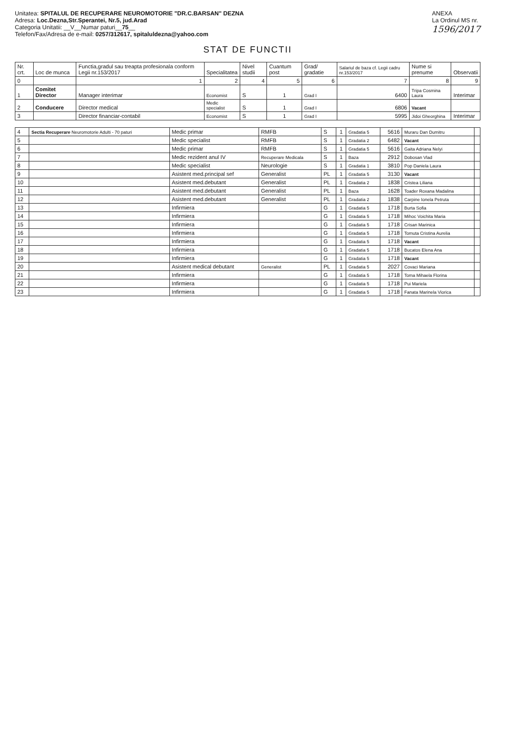Unitatea: SPITALUL DE RECUPERARE NEUROMOTORIE "DR.C.BARSAN" DEZNA
Adresa: Loc.Dezna,Str.Sperantei, Nr.5, jud.Arad
Categoria Unitatii: __V__Numar paturi__75__
Telefon/Fax/Adresa de e-mail: 0257/312617, spitaluldezna@yahoo.com
ANEXA
La Ordinul MS nr.
1596/2017
STAT DE FUNCTII
| Nr. crt. | Loc de munca | Functia,gradul sau treapta profesionala conform Legii nr.153/2017 | Specialitatea | Nivel studii | Cuantum post | Grad/ gradatie | Salariul de baza cf. Legii cadru nr.153/2017 | Nume si prenume | Observatii |
| --- | --- | --- | --- | --- | --- | --- | --- | --- | --- |
| 0 | | 1 | 2 | 4 | 5 | 6 | 7 | 8 | 9 |
| 1 | Comitet Director | Manager interimar | Economist | S | 1 | Grad I | 6400 | Tripa Cosmina Laura | Interimar |
| 2 | Conducere | Director medical | Medic specialist | S | 1 | Grad I | 6806 | Vacant | |
| 3 | | Director financiar-contabil | Economist | S | 1 | Grad I | 5995 | Jidoi Gheorghina | Interimar |
| 4 | Sectia Recuperare Neuromotorie Adulti - 70 paturi | Medic primar | RMFB | S | 1 | Gradatia 5 | 5616 | Muraru Dan Dumitru | |
| 5 | | Medic specialist | RMFB | S | 1 | Gradatia 2 | 6482 | Vacant | |
| 6 | | Medic primar | RMFB | S | 1 | Gradatia 5 | 5616 | Gaita Adriana Nelyi | |
| 7 | | Medic rezident anul IV | Recuperare Medicala | S | 1 | Baza | 2912 | Dobosan Vlad | |
| 8 | | Medic specialist | Neurologie | S | 1 | Gradatia 1 | 3810 | Pop Daniela Laura | |
| 9 | | Asistent med.principal sef | Generalist | PL | 1 | Gradatia 5 | 3130 | Vacant | |
| 10 | | Asistent med.debutant | Generalist | PL | 1 | Gradatia 2 | 1838 | Cristea Liliana | |
| 11 | | Asistent med.debutant | Generalist | PL | 1 | Baza | 1628 | Toader Roxana Madalina | |
| 12 | | Asistent med.debutant | Generalist | PL | 1 | Gradatia 2 | 1838 | Carpine Ionela Petruta | |
| 13 | | Infirmiera | | G | 1 | Gradatia 5 | 1718 | Burta Sofia | |
| 14 | | Infirmiera | | G | 1 | Gradatia 5 | 1718 | Mihoc Voichita Maria | |
| 15 | | Infirmiera | | G | 1 | Gradatia 5 | 1718 | Crisan Marinica | |
| 16 | | Infirmiera | | G | 1 | Gradatia 5 | 1718 | Tomuta Cristina Aurelia | |
| 17 | | Infirmiera | | G | 1 | Gradatia 5 | 1718 | Vacant | |
| 18 | | Infirmiera | | G | 1 | Gradatia 5 | 1718 | Bucatos Elena Ana | |
| 19 | | Infirmiera | | G | 1 | Gradatia 5 | 1718 | Vacant | |
| 20 | | Asistent medical debutant | Generalist | PL | 1 | Gradatia 5 | 2027 | Covaci Mariana | |
| 21 | | Infirmiera | | G | 1 | Gradatia 5 | 1718 | Toma Mihaela Florina | |
| 22 | | Infirmiera | | G | 1 | Gradatia 5 | 1718 | Pui Mariela | |
| 23 | | Infirmiera | | G | 1 | Gradatia 5 | 1718 | Fanata Marinela Viorica | |